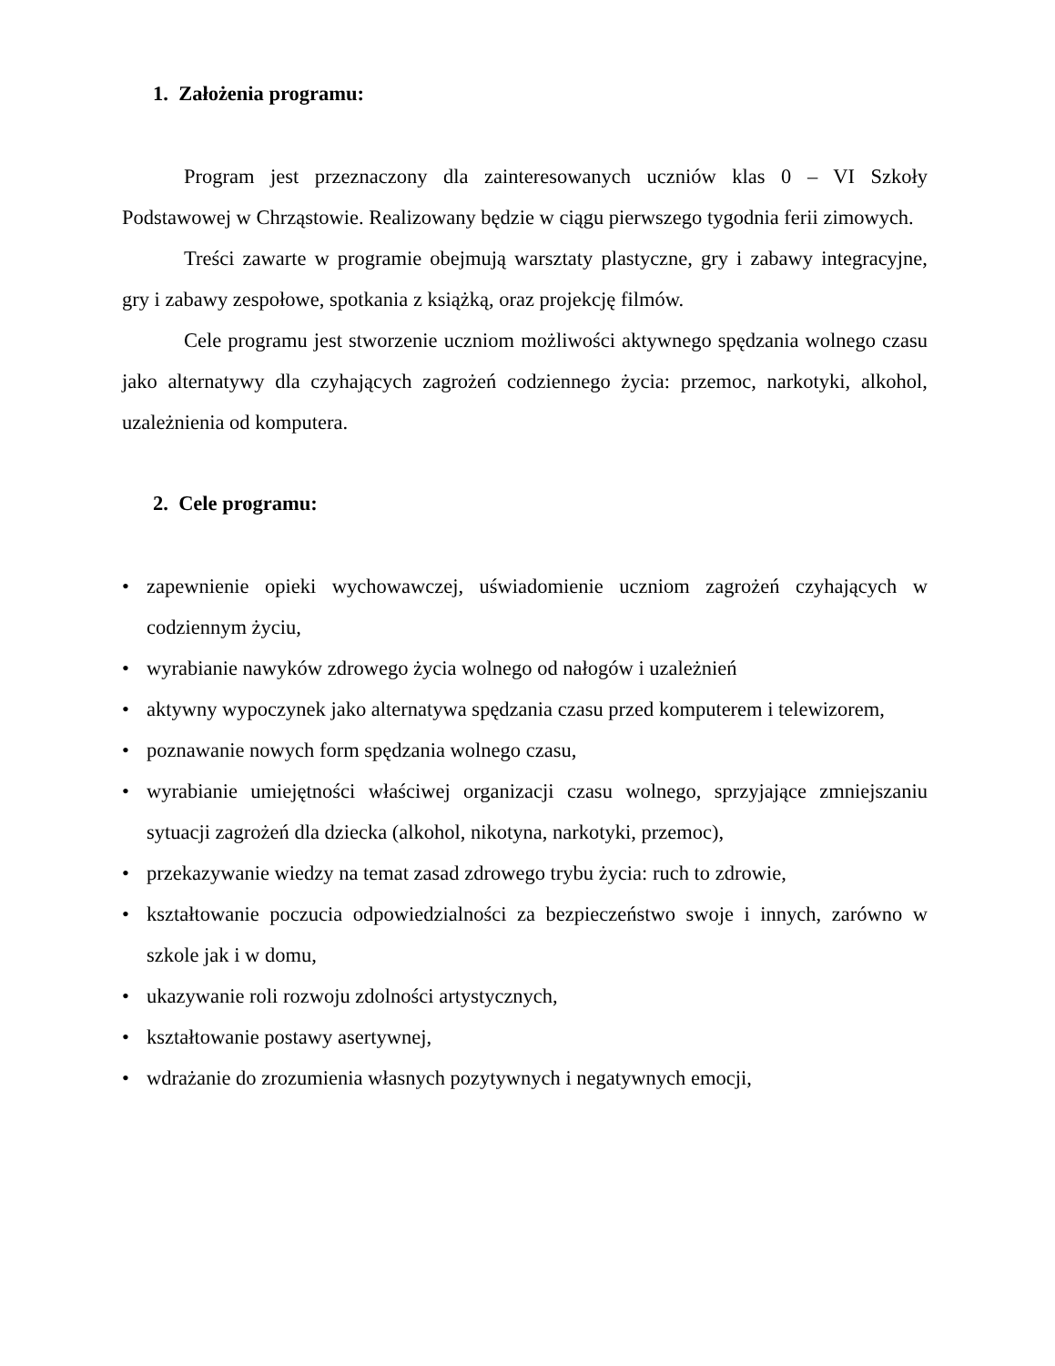1. Założenia programu:
Program jest przeznaczony dla zainteresowanych uczniów klas 0 – VI Szkoły Podstawowej w Chrząstowie. Realizowany będzie w ciągu pierwszego tygodnia ferii zimowych.
Treści zawarte w programie obejmują warsztaty plastyczne, gry i zabawy integracyjne, gry i zabawy zespołowe, spotkania z książką, oraz projekcję filmów.
Cele programu jest stworzenie uczniom możliwości aktywnego spędzania wolnego czasu jako alternatywy dla czyhających zagrożeń codziennego życia: przemoc, narkotyki, alkohol, uzależnienia od komputera.
2. Cele programu:
• zapewnienie opieki wychowawczej, uświadomienie uczniom zagrożeń czyhających w codziennym życiu,
• wyrabianie nawyków zdrowego życia wolnego od nałogów i uzależnień
• aktywny wypoczynek jako alternatywa spędzania czasu przed komputerem i telewizorem,
• poznawanie nowych form spędzania wolnego czasu,
• wyrabianie umiejętności właściwej organizacji czasu wolnego, sprzyjające zmniejszaniu sytuacji zagrożeń dla dziecka (alkohol, nikotyna, narkotyki, przemoc),
• przekazywanie wiedzy na temat zasad zdrowego trybu życia: ruch to zdrowie,
• kształtowanie poczucia odpowiedzialności za bezpieczeństwo swoje i innych, zarówno w szkole jak i w domu,
• ukazywanie roli rozwoju zdolności artystycznych,
• kształtowanie postawy asertywnej,
• wdrażanie do zrozumienia własnych pozytywnych i negatywnych emocji,